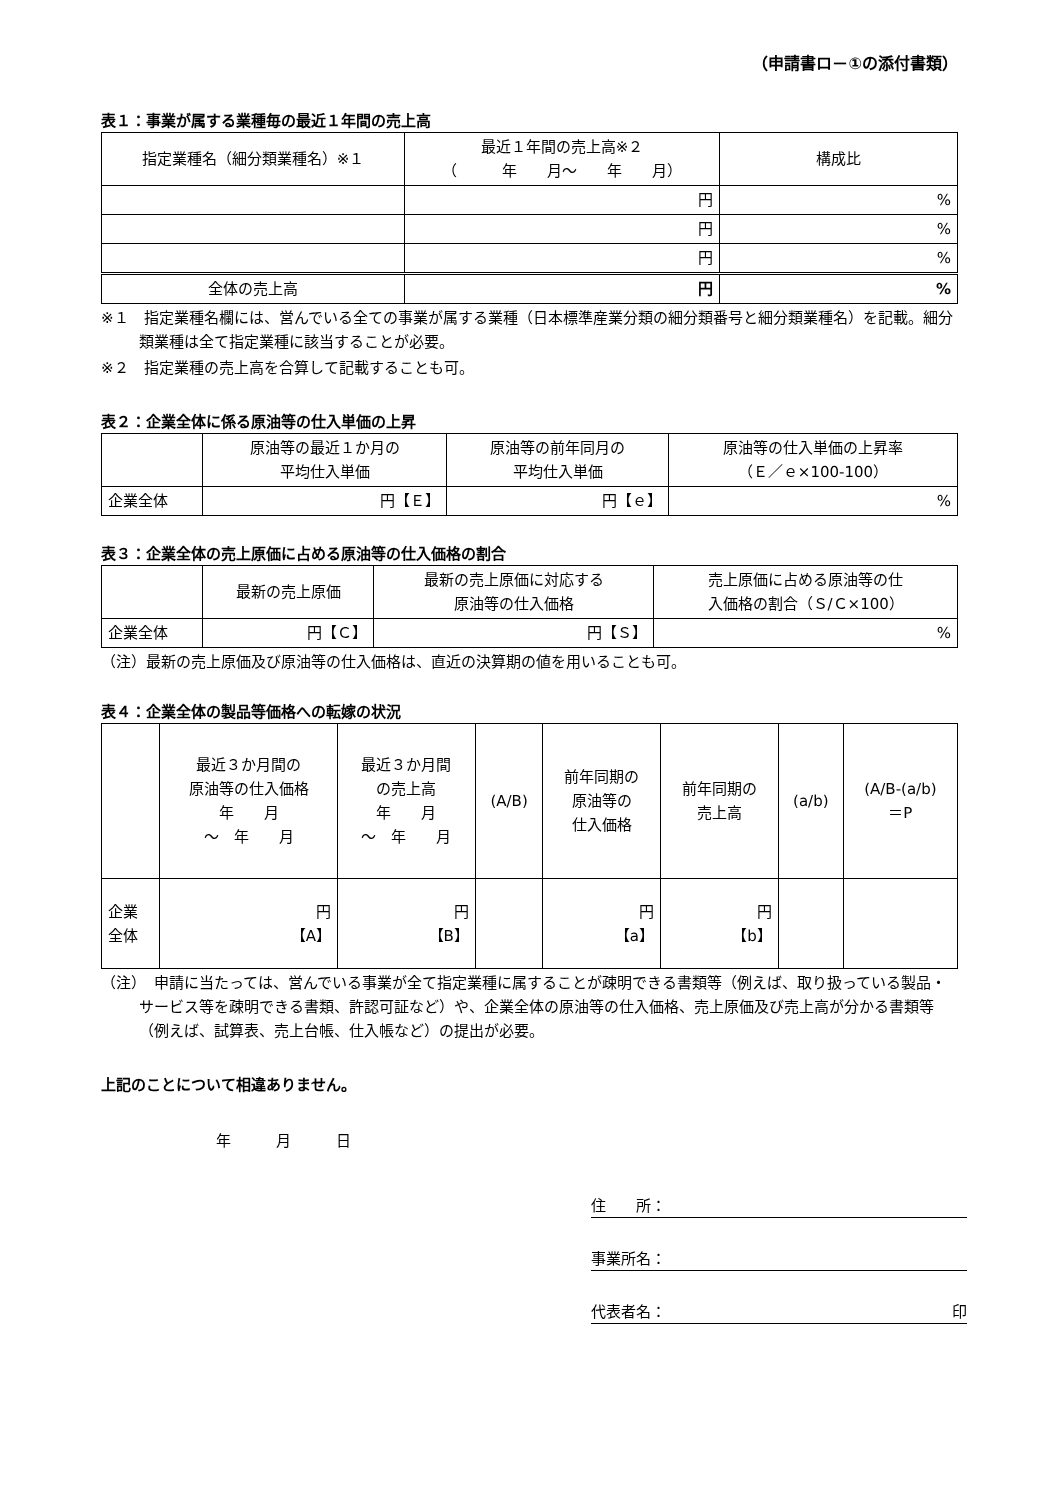（申請書ロ－①の添付書類）
表１：事業が属する業種毎の最近１年間の売上高
| 指定業種名（細分類業種名）※１ | 最近１年間の売上高※２ （ 年 月～ 年 月） | 構成比 |
| --- | --- | --- |
| | 円 | % |
| | 円 | % |
| | 円 | % |
| 全体の売上高 | 円 | % |
※１　指定業種名欄には、営んでいる全ての事業が属する業種（日本標準産業分類の細分類番号と細分類業種名）を記載。細分類業種は全て指定業種に該当することが必要。
※２　指定業種の売上高を合算して記載することも可。
表２：企業全体に係る原油等の仕入単価の上昇
| | 原油等の最近１か月の 平均仕入単価 | 原油等の前年同月の 平均仕入単価 | 原油等の仕入単価の上昇率 （Ｅ／ｅ×100-100） |
| --- | --- | --- | --- |
| 企業全体 | 円【Ｅ】 | 円【ｅ】 | % |
表３：企業全体の売上原価に占める原油等の仕入価格の割合
| | 最新の売上原価 | 最新の売上原価に対応する 原油等の仕入価格 | 売上原価に占める原油等の仕 入価格の割合（Ｓ/Ｃ×100） |
| --- | --- | --- | --- |
| 企業全体 | 円【Ｃ】 | 円【Ｓ】 | % |
（注）最新の売上原価及び原油等の仕入価格は、直近の決算期の値を用いることも可。
表４：企業全体の製品等価格への転嫁の状況
| | 最近３か月間の 原油等の仕入価格 年 月 ～ 年 月 | 最近３か月間 の売上高 年 月 ～ 年 月 | (A/B) | 前年同期の 原油等の 仕入価格 | 前年同期の 売上高 | (a/b) | (A/B-(a/b) ＝P |
| --- | --- | --- | --- | --- | --- | --- | --- |
| 企業 全体 | 円 【A】 | 円 【B】 | | 円 【a】 | 円 【b】 | | |
（注）　申請に当たっては、営んでいる事業が全て指定業種に属することが疎明できる書類等（例えば、取り扱っている製品・サービス等を疎明できる書類、許認可証など）や、企業全体の原油等の仕入価格、売上原価及び売上高が分かる書類等（例えば、試算表、売上台帳、仕入帳など）の提出が必要。
上記のことについて相違ありません。
年　　　月　　　日
住　　所：
事業所名：
代表者名： 印